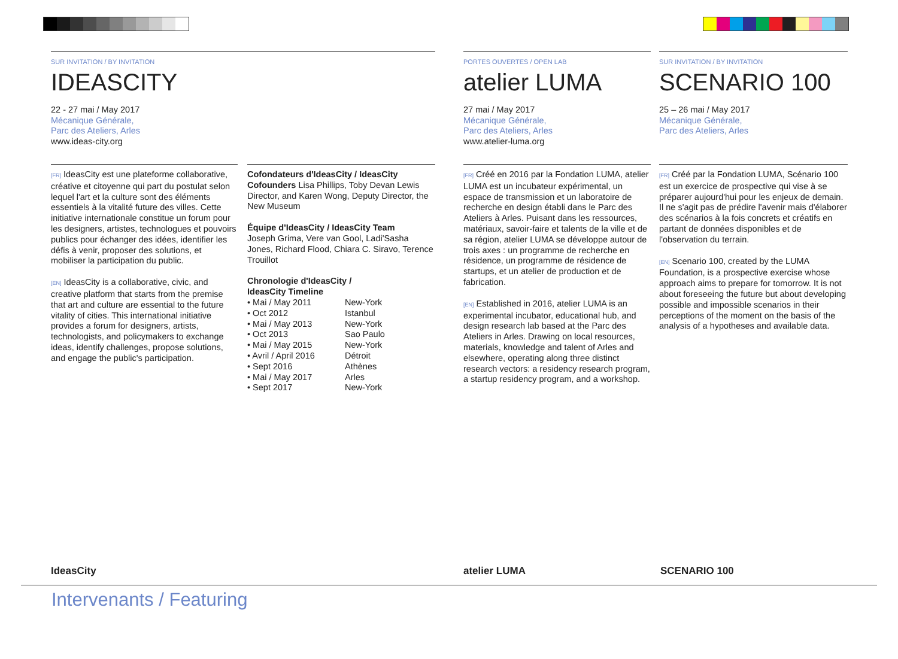SUR INVITATION / BY INVITATION
IDEASCITY
22 - 27 mai / May 2017
Mécanique Générale,
Parc des Ateliers, Arles
www.ideas-city.org
[FR] IdeasCity est une plateforme collaborative, créative et citoyenne qui part du postulat selon lequel l'art et la culture sont des éléments essentiels à la vitalité future des villes. Cette initiative internationale constitue un forum pour les designers, artistes, technologues et pouvoirs publics pour échanger des idées, identifier les défis à venir, proposer des solutions, et mobiliser la participation du public.
[EN] IdeasCity is a collaborative, civic, and creative platform that starts from the premise that art and culture are essential to the future vitality of cities. This international initiative provides a forum for designers, artists, technologists, and policymakers to exchange ideas, identify challenges, propose solutions, and engage the public's participation.
Cofondateurs d'IdeasCity / IdeasCity Cofounders Lisa Phillips, Toby Devan Lewis Director, and Karen Wong, Deputy Director, the New Museum
Équipe d'IdeasCity / IdeasCity Team
Joseph Grima, Vere van Gool, Ladi'Sasha Jones, Richard Flood, Chiara C. Siravo, Terence Trouillot
Chronologie d'IdeasCity /
IdeasCity Timeline
• Mai / May 2011 New-York • Oct 2012 Istanbul • Mai / May 2013 New-York • Oct 2013 Sao Paulo • Mai / May 2015 New-York • Avril / April 2016 Détroit • Sept 2016 Athènes • Mai / May 2017 Arles • Sept 2017 New-York
PORTES OUVERTES / OPEN LAB
atelier LUMA
27 mai / May 2017
Mécanique Générale,
Parc des Ateliers, Arles
www.atelier-luma.org
[FR] Créé en 2016 par la Fondation LUMA, atelier LUMA est un incubateur expérimental, un espace de transmission et un laboratoire de recherche en design établi dans le Parc des Ateliers à Arles. Puisant dans les ressources, matériaux, savoir-faire et talents de la ville et de sa région, atelier LUMA se développe autour de trois axes : un programme de recherche en résidence, un programme de résidence de startups, et un atelier de production et de fabrication.
[EN] Established in 2016, atelier LUMA is an experimental incubator, educational hub, and design research lab based at the Parc des Ateliers in Arles. Drawing on local resources, materials, knowledge and talent of Arles and elsewhere, operating along three distinct research vectors: a residency research program, a startup residency program, and a workshop.
SUR INVITATION / BY INVITATION
SCENARIO 100
25 – 26 mai / May 2017
Mécanique Générale,
Parc des Ateliers, Arles
[FR] Créé par la Fondation LUMA, Scénario 100 est un exercice de prospective qui vise à se préparer aujourd'hui pour les enjeux de demain. Il ne s'agit pas de prédire l'avenir mais d'élaborer des scénarios à la fois concrets et créatifs en partant de données disponibles et de l'observation du terrain.
[EN] Scenario 100, created by the LUMA Foundation, is a prospective exercise whose approach aims to prepare for tomorrow. It is not about foreseeing the future but about developing possible and impossible scenarios in their perceptions of the moment on the basis of the analysis of a hypotheses and available data.
IdeasCity atelier LUMA SCENARIO 100
Intervenants / Featuring